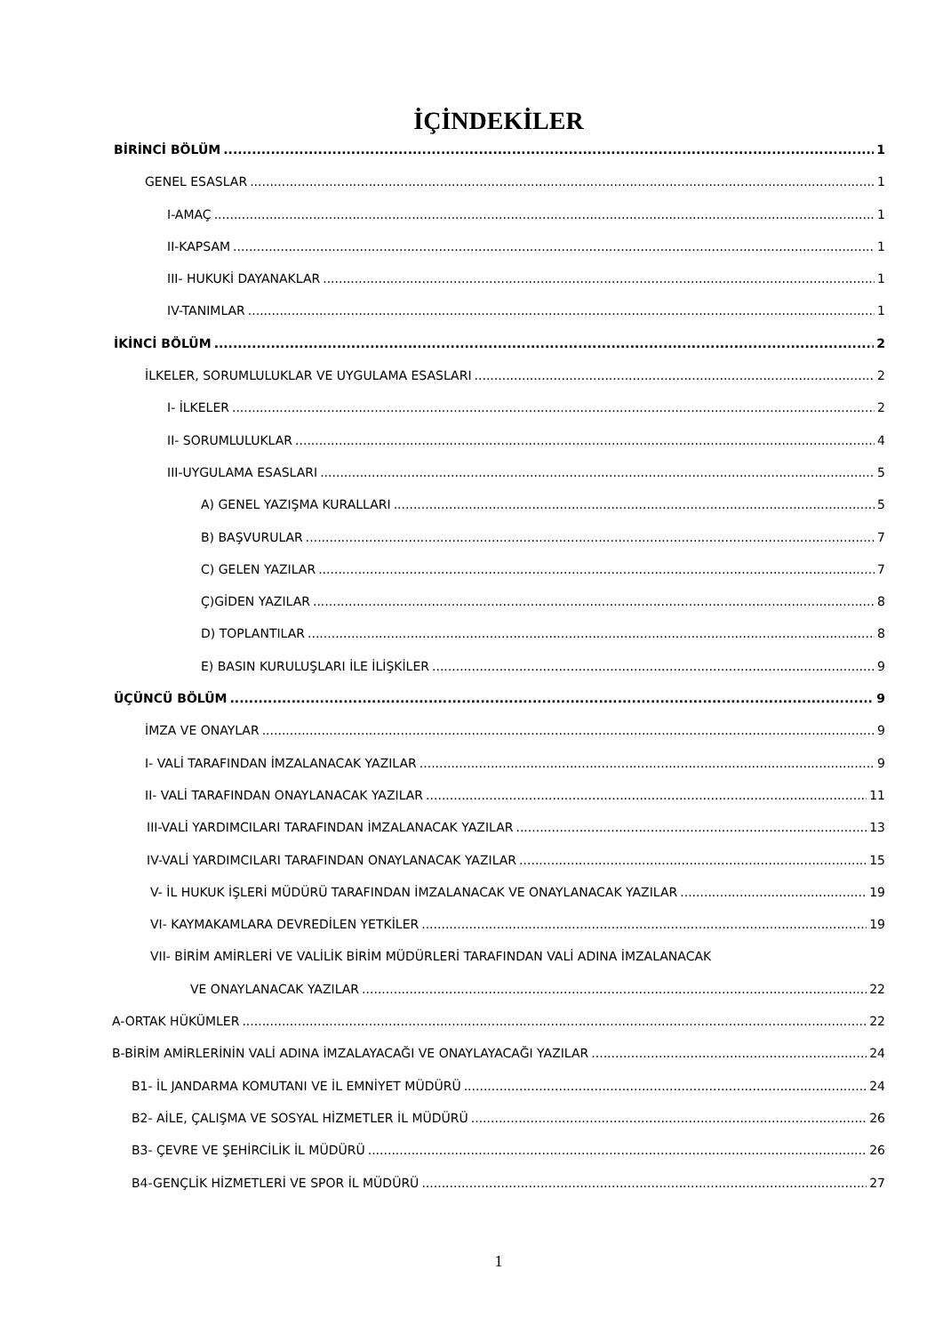İÇİNDEKİLER
BİRİNCİ BÖLÜM 1
GENEL ESASLAR 1
I-AMAÇ 1
II-KAPSAM 1
III- HUKUKİ DAYANAKLAR 1
IV-TANIMLAR 1
İKİNCİ BÖLÜM 2
İLKELER, SORUMLULUKLAR VE UYGULAMA ESASLARI 2
I- İLKELER 2
II- SORUMLULUKLAR 4
III-UYGULAMA ESASLARI 5
A) GENEL YAZIŞMA KURALLARI 5
B) BAŞVURULAR 7
C) GELEN YAZILAR 7
Ç)GİDEN YAZILAR 8
D) TOPLANTILAR 8
E) BASIN KURULUŞLARI İLE İLİŞKİLER 9
ÜÇÜNCÜ BÖLÜM 9
İMZA VE ONAYLAR 9
I- VALİ TARAFINDAN İMZALANACAK YAZILAR 9
II- VALİ TARAFINDAN ONAYLANACAK YAZILAR 11
III-VALİ YARDIMCILARI TARAFINDAN İMZALANACAK YAZILAR 13
IV-VALİ YARDIMCILARI TARAFINDAN ONAYLANACAK YAZILAR 15
V- İL HUKUK İŞLERİ MÜDÜRÜ TARAFINDAN İMZALANACAK VE ONAYLANACAK YAZILAR 19
VI- KAYMAKAMLARA DEVREDİLEN YETKİLER 19
VII- BİRİM AMİRLERİ VE VALİLİK BİRİM MÜDÜRLERİ TARAFINDAN VALİ ADINA İMZALANACAK
VE ONAYLANACAK YAZILAR 22
A-ORTAK HÜKÜMLER 22
B-BİRİM AMİRLERİNİN VALİ ADINA İMZALAYACAĞI VE ONAYLAYACAĞI YAZILAR 24
B1- İL JANDARMA KOMUTANI VE İL EMNİYET MÜDÜRÜ 24
B2- AİLE, ÇALIŞMA VE SOSYAL HİZMETLER İL MÜDÜRÜ 26
B3- ÇEVRE VE ŞEHİRCİLİK İL MÜDÜRÜ 26
B4-GENÇLİK HİZMETLERİ VE SPOR İL MÜDÜRÜ 27
1